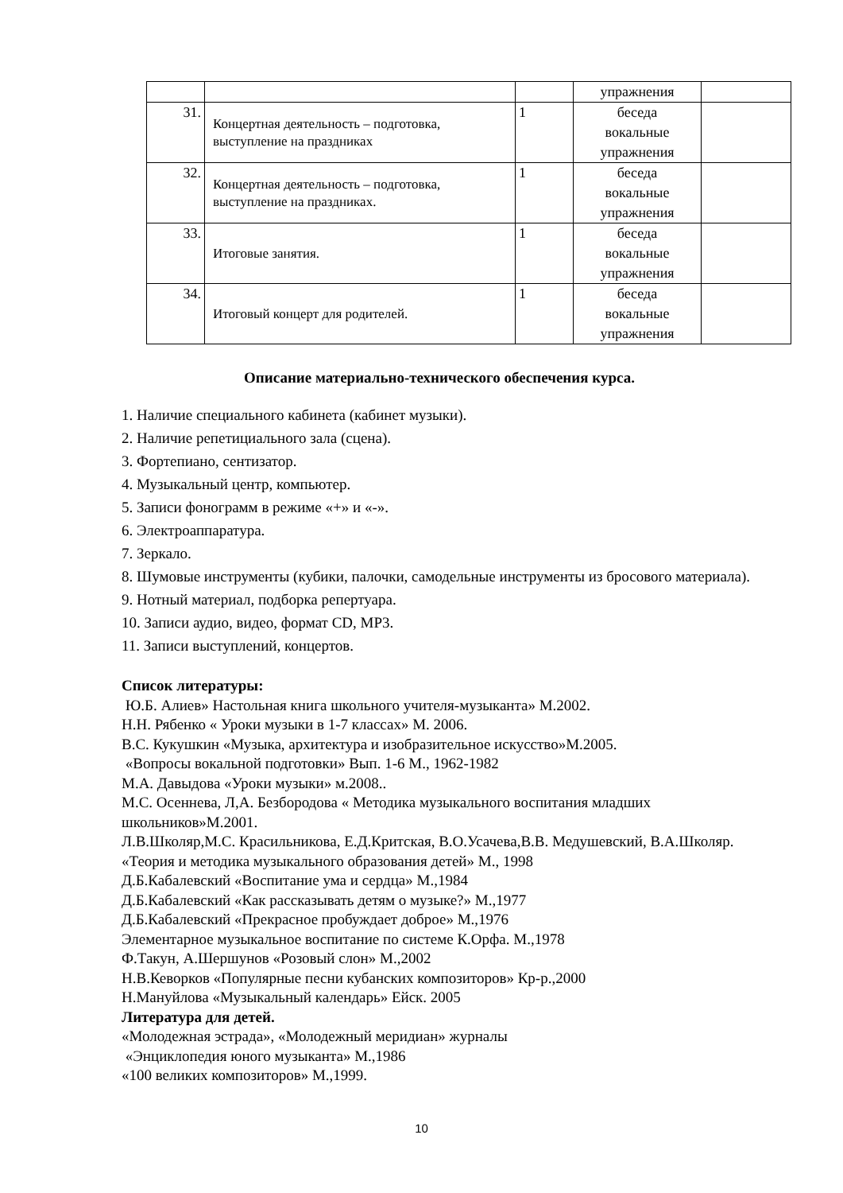| | | | упражнения | |
| 31. | Концертная деятельность – подготовка, выступление на праздниках | 1 | беседа вокальные упражнения | |
| 32. | Концертная деятельность – подготовка, выступление на праздниках. | 1 | беседа вокальные упражнения | |
| 33. | Итоговые занятия. | 1 | беседа вокальные упражнения | |
| 34. | Итоговый концерт для родителей. | 1 | беседа вокальные упражнения | |
Описание материально-технического обеспечения курса.
1. Наличие специального кабинета (кабинет музыки).
2. Наличие репетициального зала (сцена).
3. Фортепиано, сентизатор.
4. Музыкальный центр, компьютер.
5. Записи фонограмм в режиме «+» и «-».
6. Электроаппаратура.
7. Зеркало.
8. Шумовые инструменты (кубики, палочки, самодельные инструменты из бросового материала).
9. Нотный материал, подборка репертуара.
10. Записи аудио, видео, формат CD, MP3.
11. Записи выступлений, концертов.
Список литературы:
Ю.Б. Алиев» Настольная книга школьного учителя-музыканта» М.2002.
Н.Н. Рябенко « Уроки музыки в 1-7 классах» М. 2006.
В.С. Кукушкин «Музыка, архитектура и изобразительное искусство»М.2005.
«Вопросы вокальной подготовки» Вып. 1-6 М., 1962-1982
М.А. Давыдова «Уроки музыки» м.2008..
М.С. Осеннева, Л,А. Безбородова « Методика музыкального воспитания младших школьников»М.2001.
Л.В.Школяр,М.С. Красильникова, Е.Д.Критская, В.О.Усачева,В.В. Медушевский, В.А.Школяр. «Теория и методика музыкального образования детей» М., 1998
Д.Б.Кабалевский «Воспитание ума и сердца» М.,1984
Д.Б.Кабалевский «Как рассказывать детям о музыке?» М.,1977
Д.Б.Кабалевский «Прекрасное пробуждает доброе» М.,1976
Элементарное музыкальное воспитание по системе К.Орфа. М.,1978
Ф.Такун, А.Шершунов «Розовый слон» М.,2002
Н.В.Кеворков «Популярные песни кубанских композиторов» Кр-р.,2000
Н.Мануйлова «Музыкальный календарь» Ейск. 2005
Литература для детей.
«Молодежная эстрада», «Молодежный меридиан» журналы
«Энциклопедия юного музыканта» М.,1986
«100 великих композиторов» М.,1999.
10